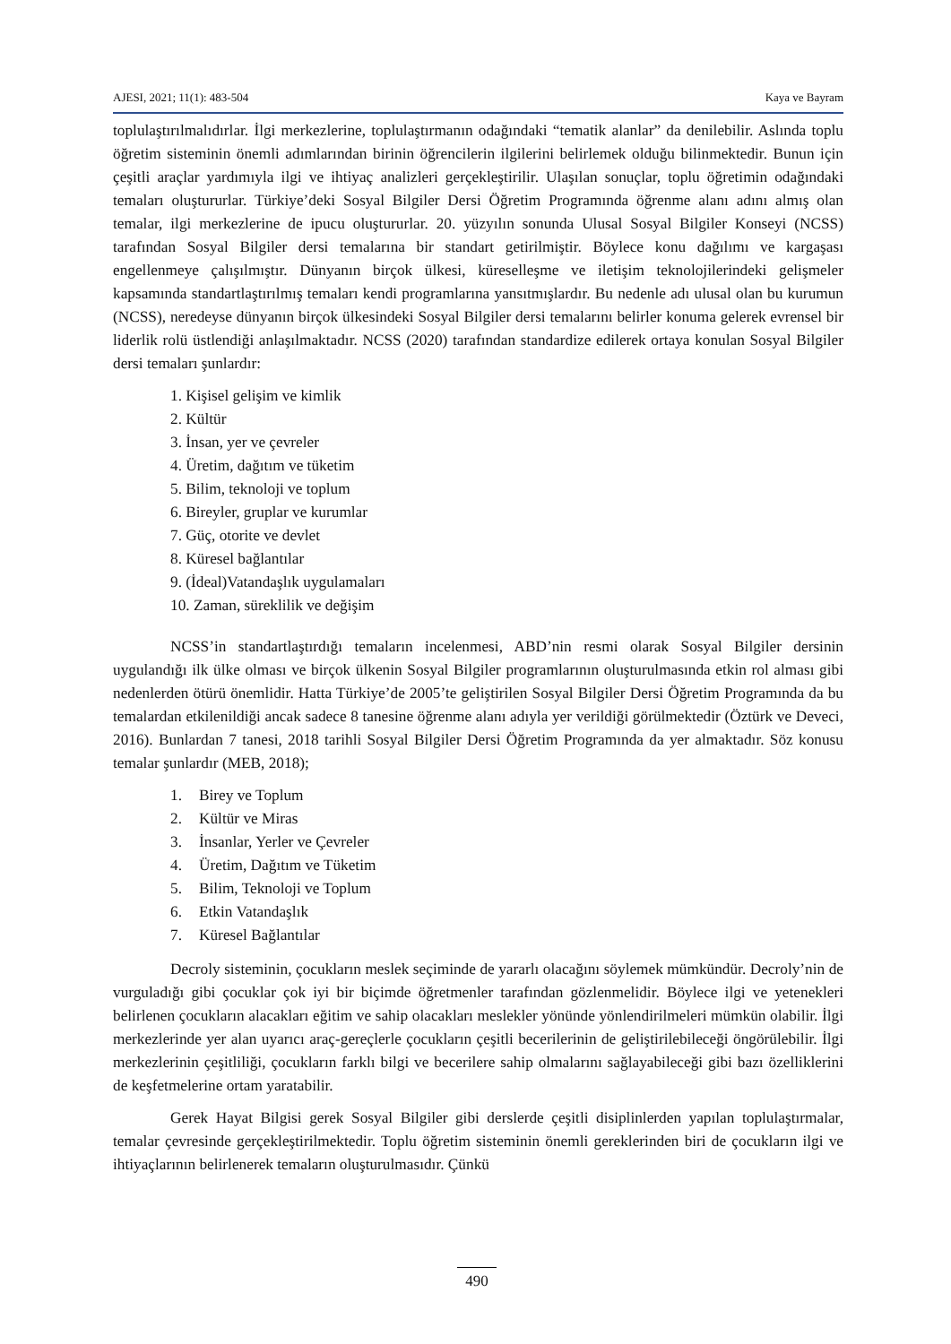AJESI, 2021; 11(1): 483-504 Kaya ve Bayram
toplulaştırılmalıdırlar. İlgi merkezlerine, toplulaştırmanın odağındaki “tematik alanlar” da denilebilir. Aslında toplu öğretim sisteminin önemli adımlarından birinin öğrencilerin ilgilerini belirlemek olduğu bilinmektedir. Bunun için çeşitli araçlar yardımıyla ilgi ve ihtiyaç analizleri gerçekleştirilir. Ulaşılan sonuçlar, toplu öğretimin odağındaki temaları oluştururlar. Türkiye’deki Sosyal Bilgiler Dersi Öğretim Programında öğrenme alanı adını almış olan temalar, ilgi merkezlerine de ipucu oluştururlar. 20. yüzyılın sonunda Ulusal Sosyal Bilgiler Konseyi (NCSS) tarafından Sosyal Bilgiler dersi temalarına bir standart getirilmiştir. Böylece konu dağılımı ve kargaşası engellenmeye çalışılmıştır. Dünyanın birçok ülkesi, küreselleşme ve iletişim teknolojilerindeki gelişmeler kapsamında standartlaştırılmış temaları kendi programlarına yansıtmışlardır. Bu nedenle adı ulusal olan bu kurumun (NCSS), neredeyse dünyanın birçok ülkesindeki Sosyal Bilgiler dersi temalarını belirler konuma gelerek evrensel bir liderlik rolü üstlendiği anlaşılmaktadır. NCSS (2020) tarafından standardize edilerek ortaya konulan Sosyal Bilgiler dersi temaları şunlardır:
1. Kişisel gelişim ve kimlik
2. Kültür
3. İnsan, yer ve çevreler
4. Üretim, dağıtım ve tüketim
5. Bilim, teknoloji ve toplum
6. Bireyler, gruplar ve kurumlar
7. Güç, otorite ve devlet
8. Küresel bağlantılar
9. (İdeal)Vatandaşlık uygulamaları
10. Zaman, süreklilik ve değişim
NCSS’in standartlaştırdığı temaların incelenmesi, ABD’nin resmi olarak Sosyal Bilgiler dersinin uygulandığı ilk ülke olması ve birçok ülkenin Sosyal Bilgiler programlarının oluşturulmasında etkin rol alması gibi nedenlerden ötürü önemlidir. Hatta Türkiye’de 2005’te geliştirilen Sosyal Bilgiler Dersi Öğretim Programında da bu temalardan etkilenildiği ancak sadece 8 tanesine öğrenme alanı adıyla yer verildiği görülmektedir (Öztürk ve Deveci, 2016). Bunlardan 7 tanesi, 2018 tarihli Sosyal Bilgiler Dersi Öğretim Programında da yer almaktadır. Söz konusu temalar şunlardır (MEB, 2018);
1. Birey ve Toplum
2. Kültür ve Miras
3. İnsanlar, Yerler ve Çevreler
4. Üretim, Dağıtım ve Tüketim
5. Bilim, Teknoloji ve Toplum
6. Etkin Vatandaşlık
7. Küresel Bağlantılar
Decroly sisteminin, çocukların meslek seçiminde de yararlı olacağını söylemek mümkündür. Decroly’nin de vurguladığı gibi çocuklar çok iyi bir biçimde öğretmenler tarafından gözlenmelidir. Böylece ilgi ve yetenekleri belirlenen çocukların alacakları eğitim ve sahip olacakları meslekler yönünde yönlendirilmeleri mümkün olabilir. İlgi merkezlerinde yer alan uyarıcı araç-gereçlerle çocukların çeşitli becerilerinin de geliştirilebileceği öngörülebilir. İlgi merkezlerinin çeşitliliği, çocukların farklı bilgi ve becerilere sahip olmalarını sağlayabileceği gibi bazı özelliklerini de keşfetmelerine ortam yaratabilir.
Gerek Hayat Bilgisi gerek Sosyal Bilgiler gibi derslerde çeşitli disiplinlerden yapılan toplulaştırmalar, temalar çevresinde gerçekleştirilmektedir. Toplu öğretim sisteminin önemli gereklerinden biri de çocukların ilgi ve ihtiyaçlarının belirlenerek temaların oluşturulmasıdır. Çünkü
490